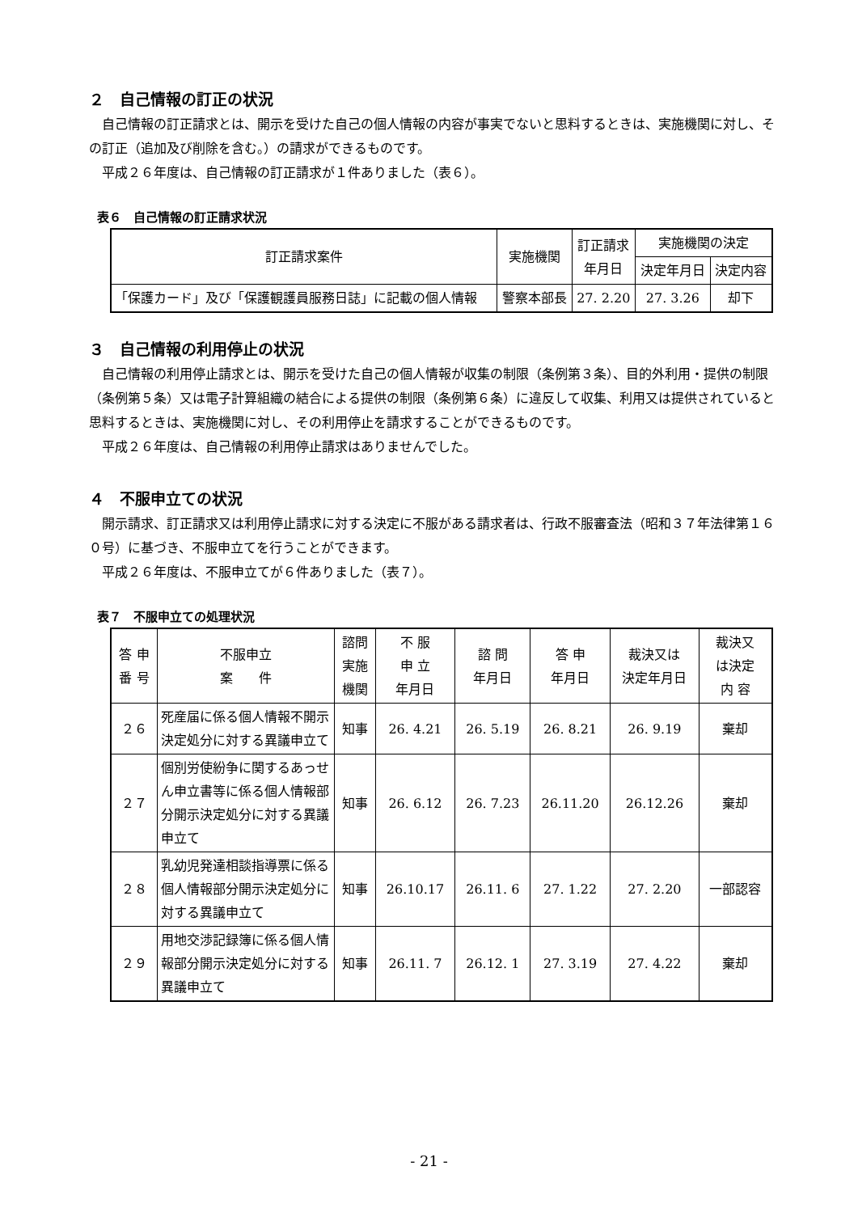２　自己情報の訂正の状況
自己情報の訂正請求とは、開示を受けた自己の個人情報の内容が事実でないと思料するときは、実施機関に対し、その訂正（追加及び削除を含む。）の請求ができるものです。
平成２６年度は、自己情報の訂正請求が１件ありました（表６）。
表６　自己情報の訂正請求状況
| 訂正請求案件 | 実施機関 | 訂正請求 年月日 | 実施機関の決定 | |
| --- | --- | --- | --- | --- |
| | | | 決定年月日 | 決定内容 |
| 「保護カード」及び「保護観護員服務日誌」に記載の個人情報 | 警察本部長 | 27. 2.20 | 27. 3.26 | 却下 |
３　自己情報の利用停止の状況
自己情報の利用停止請求とは、開示を受けた自己の個人情報が収集の制限（条例第３条）、目的外利用・提供の制限（条例第５条）又は電子計算組織の結合による提供の制限（条例第６条）に違反して収集、利用又は提供されていると思料するときは、実施機関に対し、その利用停止を請求することができるものです。
平成２６年度は、自己情報の利用停止請求はありませんでした。
４　不服申立ての状況
開示請求、訂正請求又は利用停止請求に対する決定に不服がある請求者は、行政不服審査法（昭和３７年法律第１６０号）に基づき、不服申立てを行うことができます。
平成２６年度は、不服申立てが６件ありました（表７）。
表７　不服申立ての処理状況
| 答 申 番 号 | 不服申立 案 件 | 諮問 実施 機関 | 不 服 申 立 年月日 | 諮 問 年月日 | 答 申 年月日 | 裁決又は 決定年月日 | 裁決又 は決定 内 容 |
| --- | --- | --- | --- | --- | --- | --- | --- |
| ２６ | 死産届に係る個人情報不開示決定処分に対する異議申立て | 知事 | 26. 4.21 | 26. 5.19 | 26. 8.21 | 26. 9.19 | 棄却 |
| ２７ | 個別労使紛争に関するあっせん申立書等に係る個人情報部分開示決定処分に対する異議申立て | 知事 | 26. 6.12 | 26. 7.23 | 26.11.20 | 26.12.26 | 棄却 |
| ２８ | 乳幼児発達相談指導票に係る個人情報部分開示決定処分に対する異議申立て | 知事 | 26.10.17 | 26.11. 6 | 27. 1.22 | 27. 2.20 | 一部認容 |
| ２９ | 用地交渉記録簿に係る個人情報部分開示決定処分に対する異議申立て | 知事 | 26.11. 7 | 26.12. 1 | 27. 3.19 | 27. 4.22 | 棄却 |
- 21 -